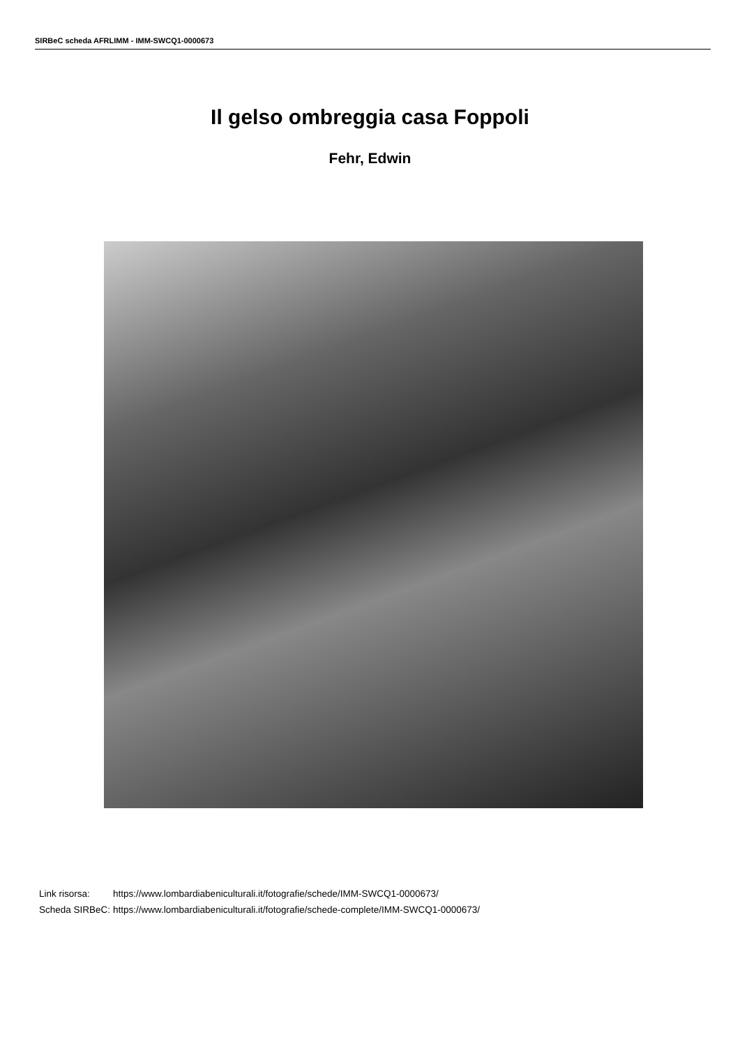SIRBeC scheda AFRLIMM - IMM-SWCQ1-0000673
Il gelso ombreggia casa Foppoli
Fehr, Edwin
| Link risorsa: | https://www.lombardiabeniculturali.it/fotografie/schede/IMM-SWCQ1-0000673/ |
| Scheda SIRBeC: | https://www.lombardiabeniculturali.it/fotografie/schede-complete/IMM-SWCQ1-0000673/ |